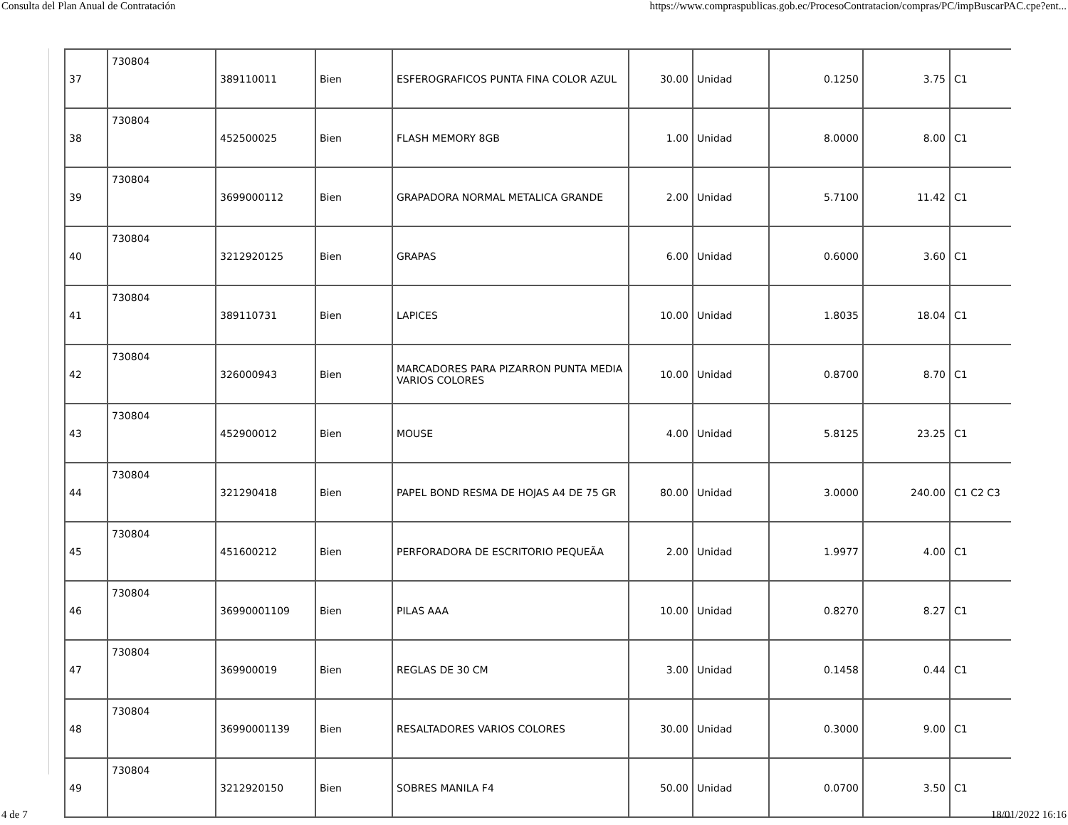Consulta del Plan Anual de Contratación https://www.compraspublicas.gob.ec/ProcesoContratacion/compras/PC/impBuscarPAC.cpe?ent...
| 37 | 730804 | 389110011 | Bien | ESFEROGRAFICOS PUNTA FINA COLOR AZUL | 30.00 | Unidad | 0.1250 | 3.75 | C1 |
| 38 | 730804 | 452500025 | Bien | FLASH MEMORY 8GB | 1.00 | Unidad | 8.0000 | 8.00 | C1 |
| 39 | 730804 | 3699000112 | Bien | GRAPADORA NORMAL METALICA GRANDE | 2.00 | Unidad | 5.7100 | 11.42 | C1 |
| 40 | 730804 | 3212920125 | Bien | GRAPAS | 6.00 | Unidad | 0.6000 | 3.60 | C1 |
| 41 | 730804 | 389110731 | Bien | LAPICES | 10.00 | Unidad | 1.8035 | 18.04 | C1 |
| 42 | 730804 | 326000943 | Bien | MARCADORES PARA PIZARRON PUNTA MEDIA VARIOS COLORES | 10.00 | Unidad | 0.8700 | 8.70 | C1 |
| 43 | 730804 | 452900012 | Bien | MOUSE | 4.00 | Unidad | 5.8125 | 23.25 | C1 |
| 44 | 730804 | 321290418 | Bien | PAPEL BOND RESMA DE HOJAS A4 DE 75 GR | 80.00 | Unidad | 3.0000 | 240.00 | C1 C2 C3 |
| 45 | 730804 | 451600212 | Bien | PERFORADORA DE ESCRITORIO PEQUEÃA | 2.00 | Unidad | 1.9977 | 4.00 | C1 |
| 46 | 730804 | 36990001109 | Bien | PILAS AAA | 10.00 | Unidad | 0.8270 | 8.27 | C1 |
| 47 | 730804 | 369900019 | Bien | REGLAS DE 30 CM | 3.00 | Unidad | 0.1458 | 0.44 | C1 |
| 48 | 730804 | 36990001139 | Bien | RESALTADORES VARIOS COLORES | 30.00 | Unidad | 0.3000 | 9.00 | C1 |
| 49 | 730804 | 3212920150 | Bien | SOBRES MANILA F4 | 50.00 | Unidad | 0.0700 | 3.50 | C1 |
4 de 7 18/01/2022 16:16